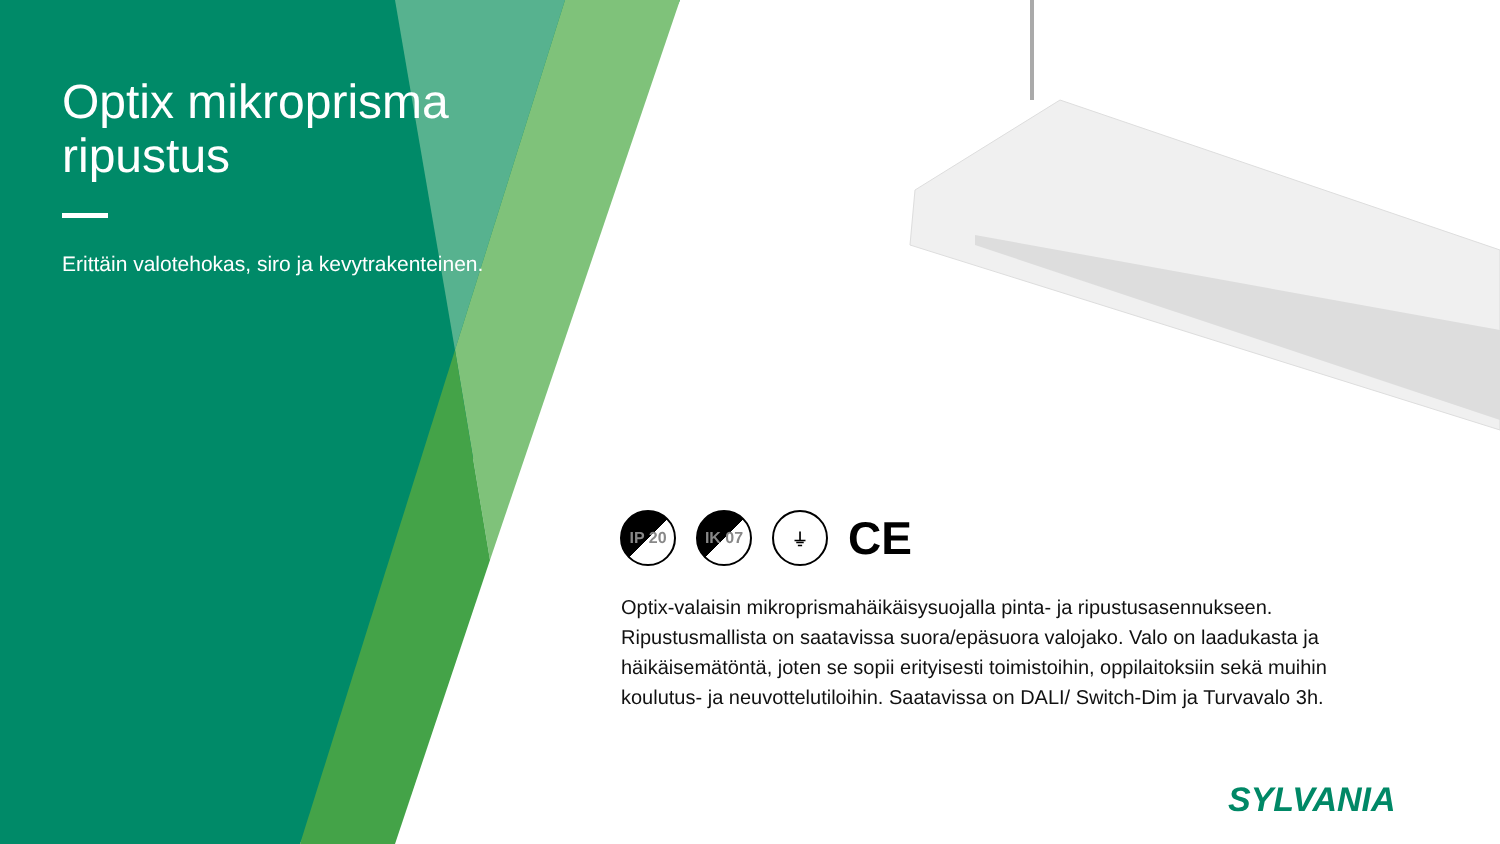Optix mikroprisma ripustus
Erittäin valotehokas, siro ja kevytrakenteinen.
IP 20 IK 07 ⏚
CE
Optix-valaisin mikroprismahäikäisysuojalla pinta- ja ripustusasennukseen. Ripustusmallista on saatavissa suora/epäsuora valojako. Valo on laadukasta ja häikäisemätöntä, joten se sopii erityisesti toimistoihin, oppilaitoksiin sekä muihin koulutus- ja neuvottelutiloihin. Saatavissa on DALI/ Switch-Dim ja Turvavalo 3h.
SYLVANIA